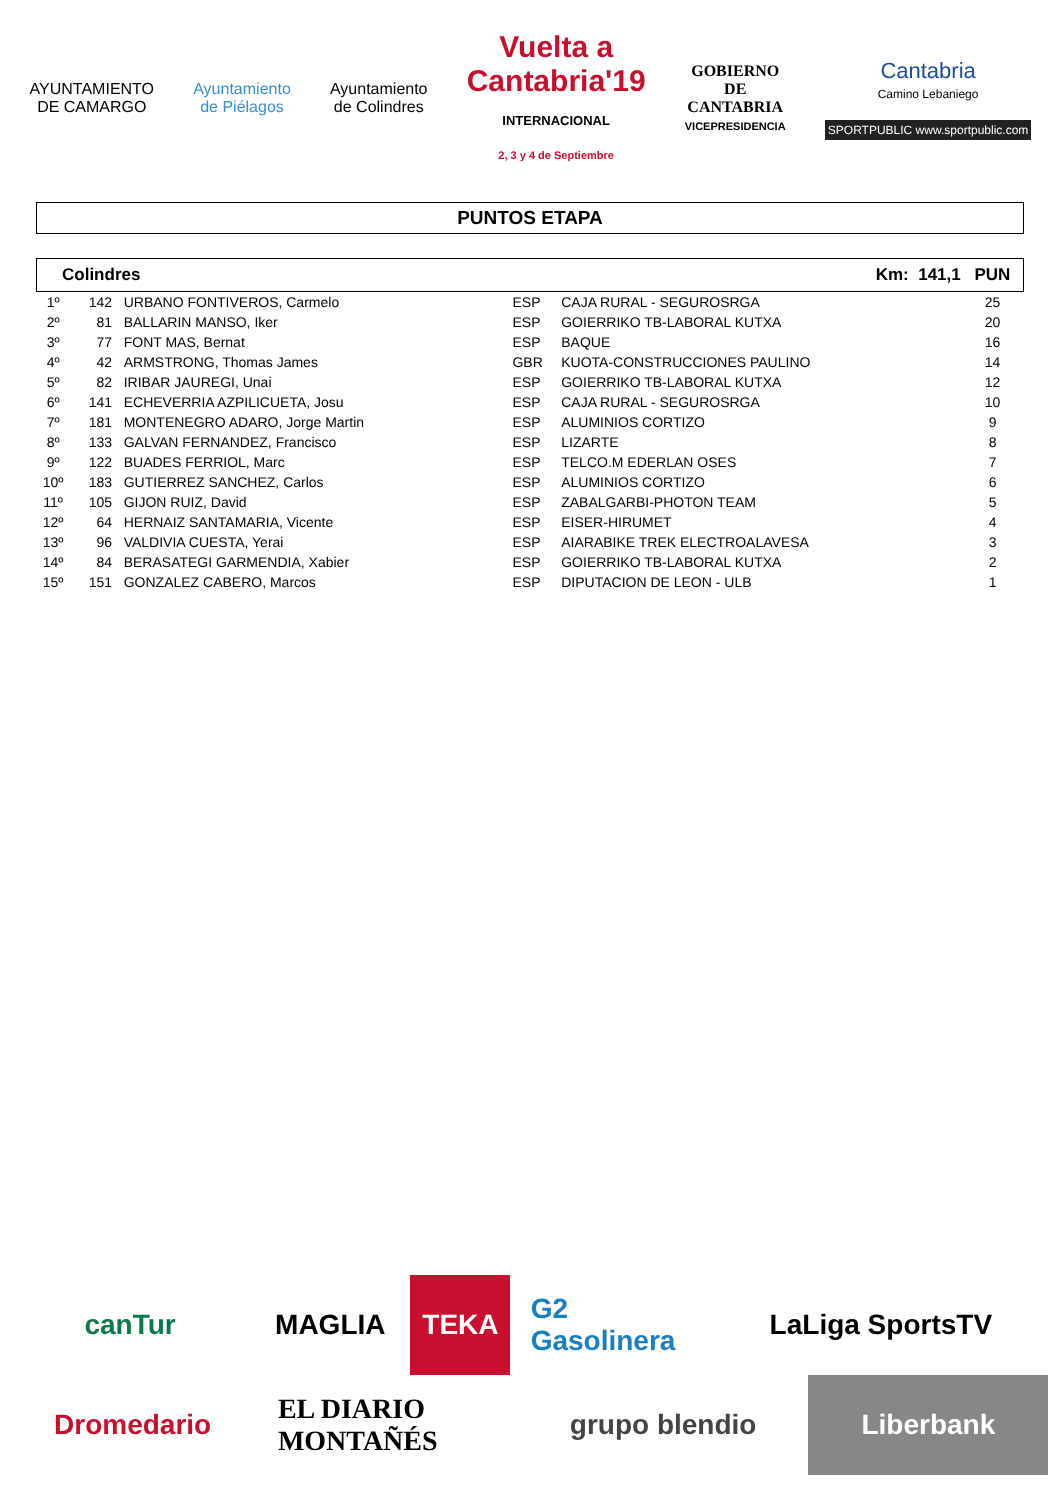AYUNTAMIENTO
DE CAMARGO
Ayuntamiento
de Piélagos
Ayuntamiento
de Colindres
Vuelta a
Cantabria'19
INTERNACIONAL
2, 3 y 4 de Septiembre
GOBIERNO
DE
CANTABRIA
VICEPRESIDENCIA
Cantabria
Camino Lebaniego
SPORTPUBLIC www.sportpublic.com
PUNTOS ETAPA
| Colindres | | | | Km: 141,1 | PUN |
| --- | --- | --- | --- | --- | --- |
| 1º | 142 | URBANO FONTIVEROS, Carmelo | ESP | CAJA RURAL - SEGUROSRGA | 25 |
| 2º | 81 | BALLARIN MANSO, Iker | ESP | GOIERRIKO TB-LABORAL KUTXA | 20 |
| 3º | 77 | FONT MAS, Bernat | ESP | BAQUE | 16 |
| 4º | 42 | ARMSTRONG, Thomas James | GBR | KUOTA-CONSTRUCCIONES PAULINO | 14 |
| 5º | 82 | IRIBAR JAUREGI, Unai | ESP | GOIERRIKO TB-LABORAL KUTXA | 12 |
| 6º | 141 | ECHEVERRIA AZPILICUETA, Josu | ESP | CAJA RURAL - SEGUROSRGA | 10 |
| 7º | 181 | MONTENEGRO ADARO, Jorge Martin | ESP | ALUMINIOS CORTIZO | 9 |
| 8º | 133 | GALVAN FERNANDEZ, Francisco | ESP | LIZARTE | 8 |
| 9º | 122 | BUADES FERRIOL, Marc | ESP | TELCO.M EDERLAN OSES | 7 |
| 10º | 183 | GUTIERREZ SANCHEZ, Carlos | ESP | ALUMINIOS CORTIZO | 6 |
| 11º | 105 | GIJON RUIZ, David | ESP | ZABALGARBI-PHOTON TEAM | 5 |
| 12º | 64 | HERNAIZ SANTAMARIA, Vicente | ESP | EISER-HIRUMET | 4 |
| 13º | 96 | VALDIVIA CUESTA, Yerai | ESP | AIARABIKE TREK ELECTROALAVESA | 3 |
| 14º | 84 | BERASATEGI GARMENDIA, Xabier | ESP | GOIERRIKO TB-LABORAL KUTXA | 2 |
| 15º | 151 | GONZALEZ CABERO, Marcos | ESP | DIPUTACION DE LEON - ULB | 1 |
canTur
MAGLIA
TEKA
G2 Gasolinera
LaLiga SportsTV
Dromedario
EL DIARIO MONTAÑÉS
grupo blendio
Liberbank